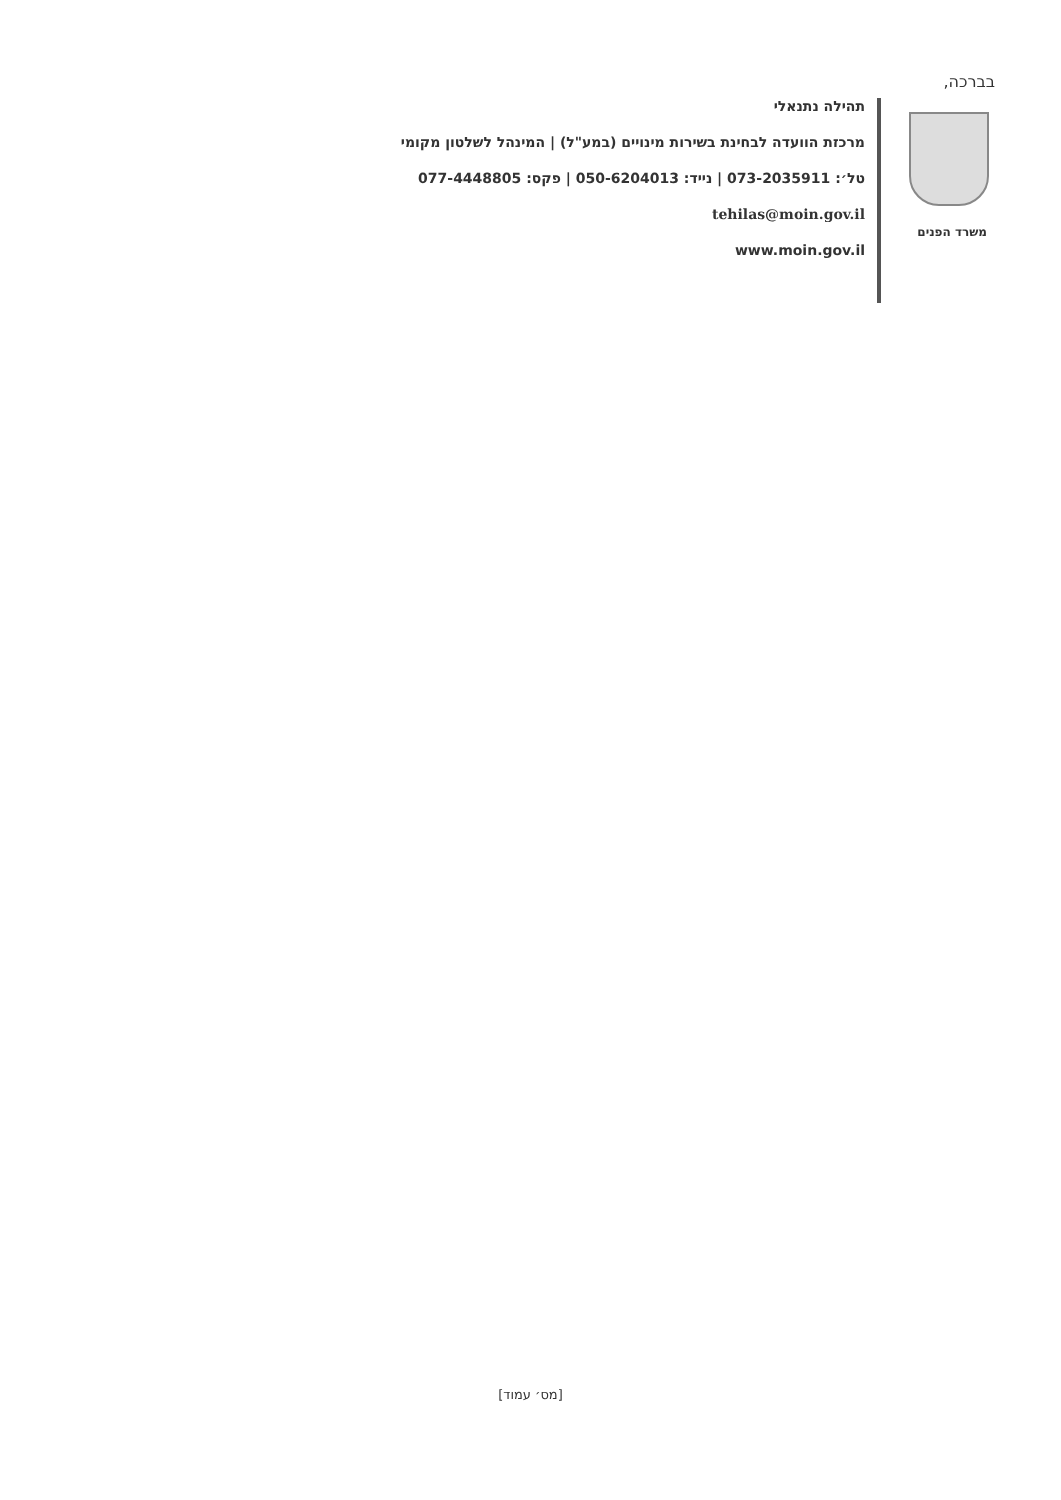בברכה,
תהילה נתנאלי
מרכזת הוועדה לבחינת בשירות מינויים (במע"ל) | המינהל לשלטון מקומי
טל׳: 073-2035911 | נייד: 050-6204013 | פקס: 077-4448805
tehilas@moin.gov.il
www.moin.gov.il
משרד הפנים
[מס׳ עמוד]